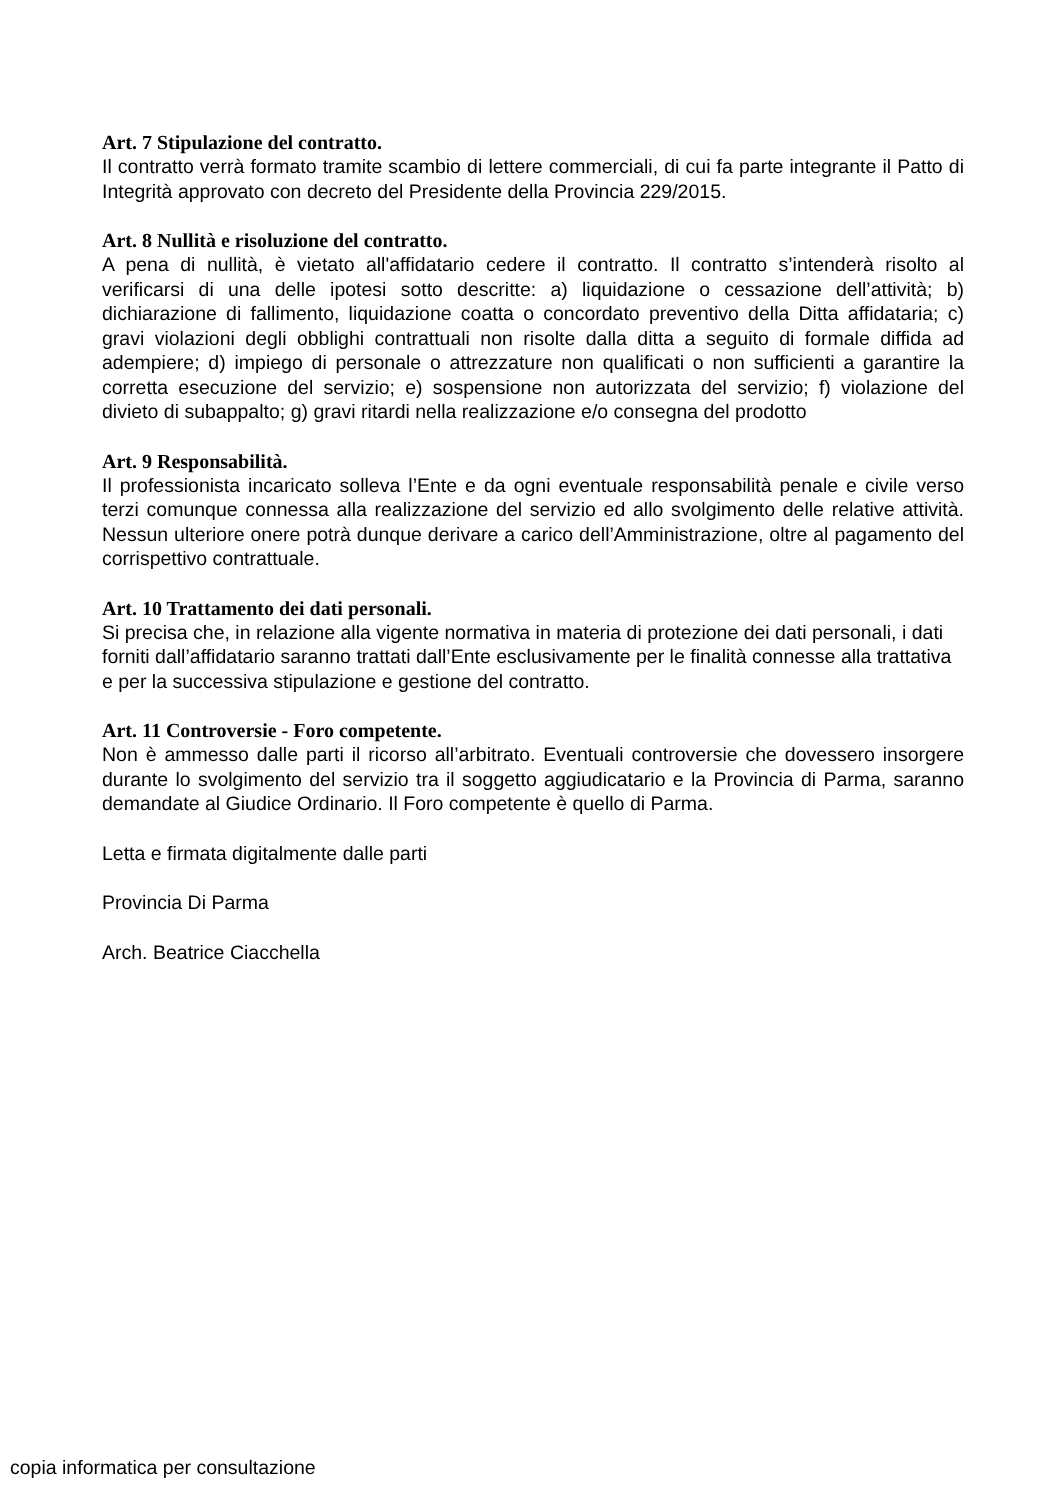Art. 7 Stipulazione del contratto.
Il contratto verrà formato tramite scambio di lettere commerciali, di cui fa parte integrante il Patto di Integrità approvato con decreto del Presidente della Provincia 229/2015.
Art. 8 Nullità e risoluzione del contratto.
A pena di nullità, è vietato all'affidatario cedere il contratto. Il contratto s’intenderà risolto al verificarsi di una delle ipotesi sotto descritte: a) liquidazione o cessazione dell’attività; b) dichiarazione di fallimento, liquidazione coatta o concordato preventivo della Ditta affidataria; c) gravi violazioni degli obblighi contrattuali non risolte dalla ditta a seguito di formale diffida ad adempiere; d) impiego di personale o attrezzature non qualificati o non sufficienti a garantire la corretta esecuzione del servizio; e) sospensione non autorizzata del servizio; f) violazione del divieto di subappalto; g) gravi ritardi nella realizzazione e/o consegna del prodotto
Art. 9 Responsabilità.
Il professionista incaricato solleva l’Ente e da ogni eventuale responsabilità penale e civile verso terzi comunque connessa alla realizzazione del servizio ed allo svolgimento delle relative attività. Nessun ulteriore onere potrà dunque derivare a carico dell’Amministrazione, oltre al pagamento del corrispettivo contrattuale.
Art. 10 Trattamento dei dati personali.
Si precisa che, in relazione alla vigente normativa in materia di protezione dei dati personali, i dati forniti dall’affidatario saranno trattati dall’Ente esclusivamente per le finalità connesse alla trattativa e per la successiva stipulazione e gestione del contratto.
Art. 11 Controversie - Foro competente.
Non è ammesso dalle parti il ricorso all’arbitrato. Eventuali controversie che dovessero insorgere durante lo svolgimento del servizio tra il soggetto aggiudicatario e la Provincia di Parma, saranno demandate al Giudice Ordinario. Il Foro competente è quello di Parma.
Letta e firmata digitalmente dalle parti
Provincia Di Parma
Arch. Beatrice Ciacchella
copia informatica per consultazione